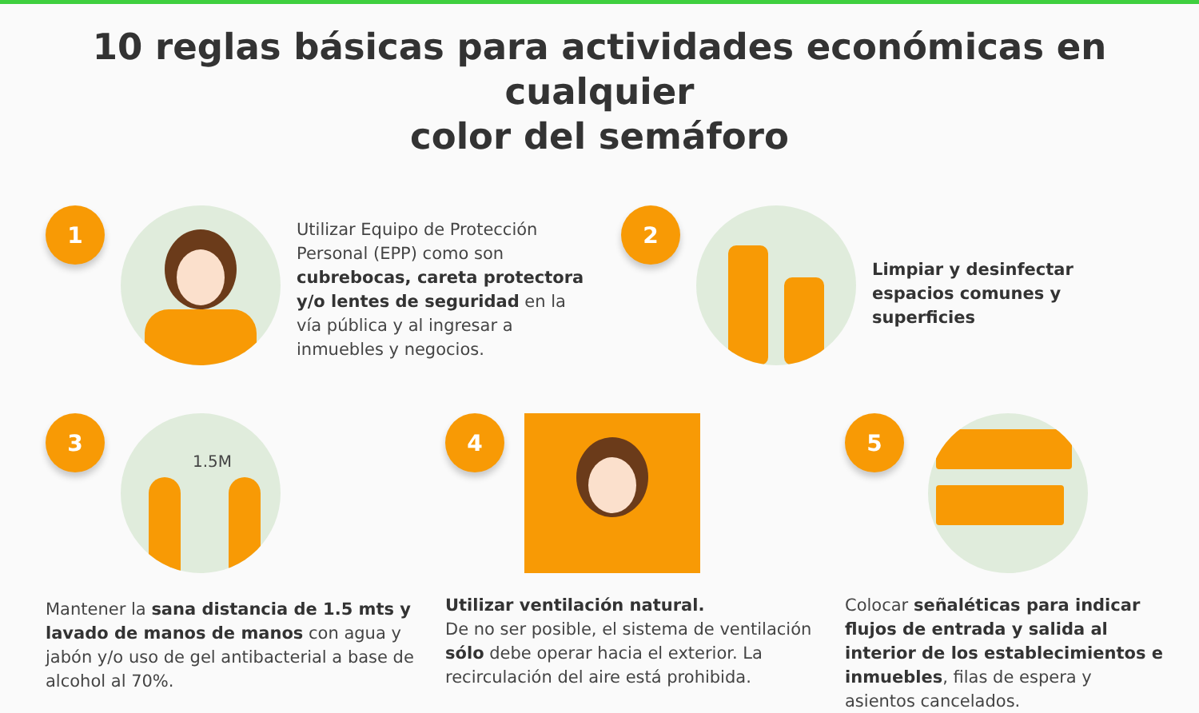10 reglas básicas para actividades económicas en cualquier
color del semáforo
1
Utilizar Equipo de Protección Personal (EPP) como son cubrebocas, careta protectora y/o lentes de seguridad en la vía pública y al ingresar a inmuebles y negocios.
2
Limpiar y desinfectar espacios comunes y superficies
3
1.5M
Mantener la sana distancia de 1.5 mts y lavado de manos de manos con agua y jabón y/o uso de gel antibacterial a base de alcohol al 70%.
4
Utilizar ventilación natural.
De no ser posible, el sistema de ventilación sólo debe operar hacia el exterior. La recirculación del aire está prohibida.
5
Colocar señaléticas para indicar flujos de entrada y salida al interior de los establecimientos e inmuebles, filas de espera y asientos cancelados.